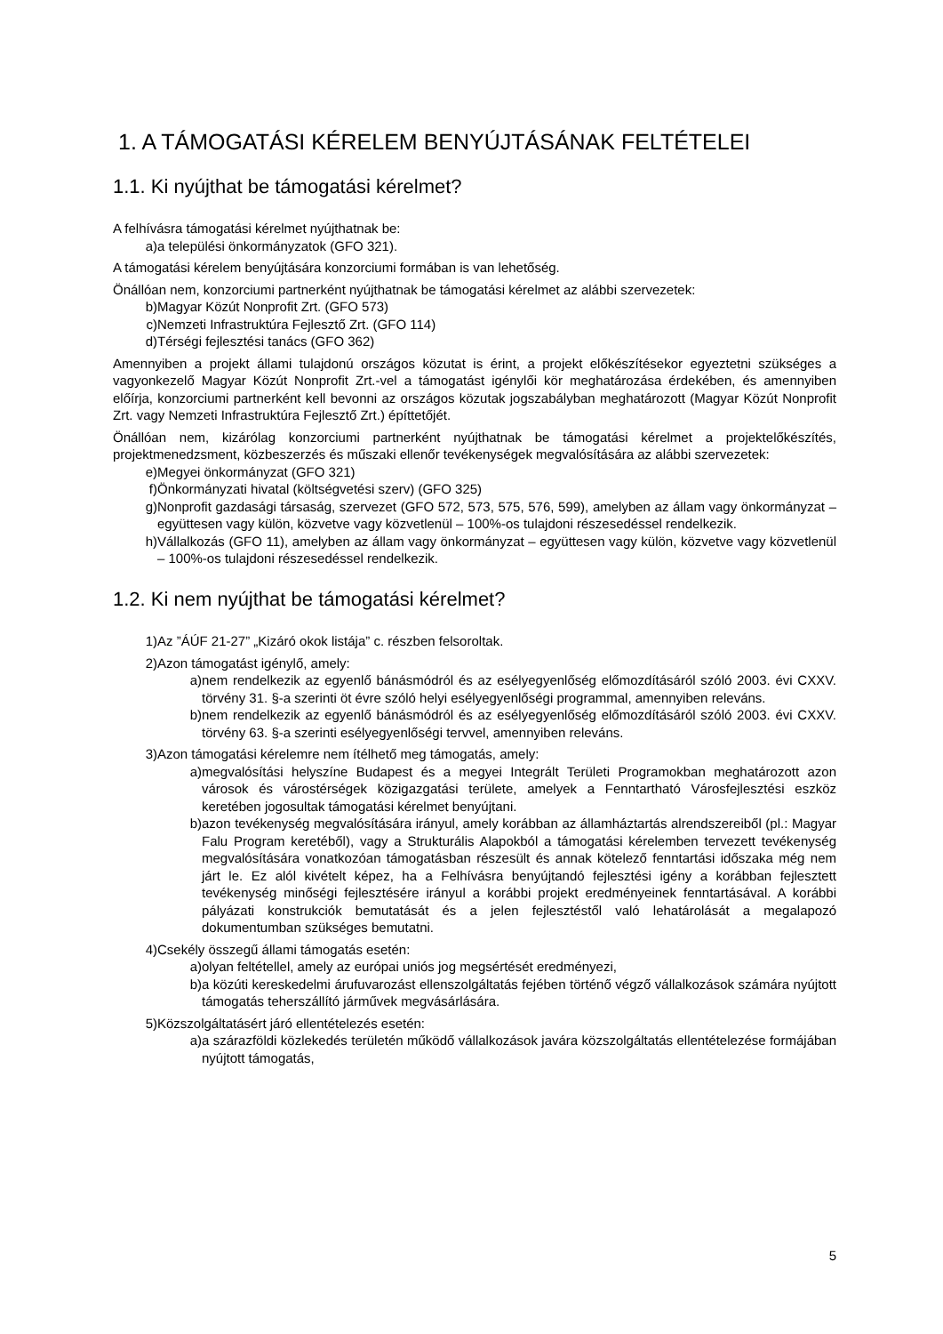1. A TÁMOGATÁSI KÉRELEM BENYÚJTÁSÁNAK FELTÉTELEI
1.1. Ki nyújthat be támogatási kérelmet?
A felhívásra támogatási kérelmet nyújthatnak be:
a) a települési önkormányzatok (GFO 321).
A támogatási kérelem benyújtására konzorciumi formában is van lehetőség.
Önállóan nem, konzorciumi partnerként nyújthatnak be támogatási kérelmet az alábbi szervezetek:
b) Magyar Közút Nonprofit Zrt. (GFO 573)
c) Nemzeti Infrastruktúra Fejlesztő Zrt. (GFO 114)
d) Térségi fejlesztési tanács (GFO 362)
Amennyiben a projekt állami tulajdonú országos közutat is érint, a projekt előkészítésekor egyeztetni szükséges a vagyonkezelő Magyar Közút Nonprofit Zrt.-vel a támogatást igénylői kör meghatározása érdekében, és amennyiben előírja, konzorciumi partnerként kell bevonni az országos közutak jogszabályban meghatározott (Magyar Közút Nonprofit Zrt. vagy Nemzeti Infrastruktúra Fejlesztő Zrt.) építtetőjét.
Önállóan nem, kizárólag konzorciumi partnerként nyújthatnak be támogatási kérelmet a projektelőkészítés, projektmenedzsment, közbeszerzés és műszaki ellenőr tevékenységek megvalósítására az alábbi szervezetek:
e) Megyei önkormányzat (GFO 321)
f) Önkormányzati hivatal (költségvetési szerv) (GFO 325)
g) Nonprofit gazdasági társaság, szervezet (GFO 572, 573, 575, 576, 599), amelyben az állam vagy önkormányzat – együttesen vagy külön, közvetve vagy közvetlenül – 100%-os tulajdoni részesedéssel rendelkezik.
h) Vállalkozás (GFO 11), amelyben az állam vagy önkormányzat – együttesen vagy külön, közvetve vagy közvetlenül – 100%-os tulajdoni részesedéssel rendelkezik.
1.2. Ki nem nyújthat be támogatási kérelmet?
1) Az ”ÁÚF 21-27” „Kizáró okok listája” c. részben felsoroltak.
2) Azon támogatást igénylő, amely:
a) nem rendelkezik az egyenlő bánásmódról és az esélyegyenlőség előmozdításáról szóló 2003. évi CXXV. törvény 31. §-a szerinti öt évre szóló helyi esélyegyenlőségi programmal, amennyiben releváns.
b) nem rendelkezik az egyenlő bánásmódról és az esélyegyenlőség előmozdításáról szóló 2003. évi CXXV. törvény 63. §-a szerinti esélyegyenlőségi tervvel, amennyiben releváns.
3) Azon támogatási kérelemre nem ítélhető meg támogatás, amely:
a) megvalósítási helyszíne Budapest és a megyei Integrált Területi Programokban meghatározott azon városok és várostérségek közigazgatási területe, amelyek a Fenntartható Városfejlesztési eszköz keretében jogosultak támogatási kérelmet benyújtani.
b) azon tevékenység megvalósítására irányul, amely korábban az államháztartás alrendszereiből (pl.: Magyar Falu Program keretéből), vagy a Strukturális Alapokból a támogatási kérelemben tervezett tevékenység megvalósítására vonatkozóan támogatásban részesült és annak kötelező fenntartási időszaka még nem járt le. Ez alól kivételt képez, ha a Felhívásra benyújtandó fejlesztési igény a korábban fejlesztett tevékenység minőségi fejlesztésére irányul a korábbi projekt eredményeinek fenntartásával. A korábbi pályázati konstrukciók bemutatását és a jelen fejlesztéstől való lehatárolását a megalapozó dokumentumban szükséges bemutatni.
4) Csekély összegű állami támogatás esetén:
a) olyan feltétellel, amely az európai uniós jog megsértését eredményezi,
b) a közúti kereskedelmi árufuvarozást ellenszolgáltatás fejében történő végző vállalkozások számára nyújtott támogatás teherszállító járművek megvásárlására.
5) Közszolgáltatásért járó ellentételezés esetén:
a) a szárazföldi közlekedés területén működő vállalkozások javára közszolgáltatás ellentételezése formájában nyújtott támogatás,
5